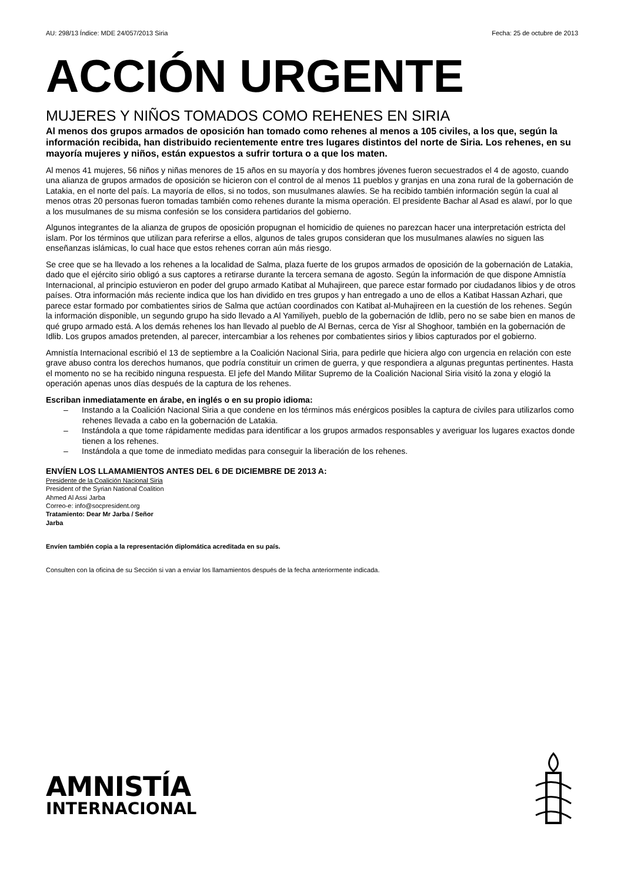AU: 298/13 Índice: MDE 24/057/2013 Siria Fecha: 25 de octubre de 2013
ACCIÓN URGENTE
MUJERES Y NIÑOS TOMADOS COMO REHENES EN SIRIA
Al menos dos grupos armados de oposición han tomado como rehenes al menos a 105 civiles, a los que, según la información recibida, han distribuido recientemente entre tres lugares distintos del norte de Siria. Los rehenes, en su mayoría mujeres y niños, están expuestos a sufrir tortura o a que los maten.
Al menos 41 mujeres, 56 niños y niñas menores de 15 años en su mayoría y dos hombres jóvenes fueron secuestrados el 4 de agosto, cuando una alianza de grupos armados de oposición se hicieron con el control de al menos 11 pueblos y granjas en una zona rural de la gobernación de Latakia, en el norte del país. La mayoría de ellos, si no todos, son musulmanes alawíes. Se ha recibido también información según la cual al menos otras 20 personas fueron tomadas también como rehenes durante la misma operación. El presidente Bachar al Asad es alawí, por lo que a los musulmanes de su misma confesión se los considera partidarios del gobierno.
Algunos integrantes de la alianza de grupos de oposición propugnan el homicidio de quienes no parezcan hacer una interpretación estricta del islam. Por los términos que utilizan para referirse a ellos, algunos de tales grupos consideran que los musulmanes alawíes no siguen las enseñanzas islámicas, lo cual hace que estos rehenes corran aún más riesgo.
Se cree que se ha llevado a los rehenes a la localidad de Salma, plaza fuerte de los grupos armados de oposición de la gobernación de Latakia, dado que el ejército sirio obligó a sus captores a retirarse durante la tercera semana de agosto. Según la información de que dispone Amnistía Internacional, al principio estuvieron en poder del grupo armado Katibat al Muhajireen, que parece estar formado por ciudadanos libios y de otros países. Otra información más reciente indica que los han dividido en tres grupos y han entregado a uno de ellos a Katibat Hassan Azhari, que parece estar formado por combatientes sirios de Salma que actúan coordinados con Katibat al-Muhajireen en la cuestión de los rehenes. Según la información disponible, un segundo grupo ha sido llevado a Al Yamiliyeh, pueblo de la gobernación de Idlib, pero no se sabe bien en manos de qué grupo armado está. A los demás rehenes los han llevado al pueblo de Al Bernas, cerca de Yisr al Shoghoor, también en la gobernación de Idlib. Los grupos amados pretenden, al parecer, intercambiar a los rehenes por combatientes sirios y libios capturados por el gobierno.
Amnistía Internacional escribió el 13 de septiembre a la Coalición Nacional Siria, para pedirle que hiciera algo con urgencia en relación con este grave abuso contra los derechos humanos, que podría constituir un crimen de guerra, y que respondiera a algunas preguntas pertinentes. Hasta el momento no se ha recibido ninguna respuesta. El jefe del Mando Militar Supremo de la Coalición Nacional Siria visitó la zona y elogió la operación apenas unos días después de la captura de los rehenes.
Escriban inmediatamente en árabe, en inglés o en su propio idioma:
– Instando a la Coalición Nacional Siria a que condene en los términos más enérgicos posibles la captura de civiles para utilizarlos como rehenes llevada a cabo en la gobernación de Latakia.
– Instándola a que tome rápidamente medidas para identificar a los grupos armados responsables y averiguar los lugares exactos donde tienen a los rehenes.
– Instándola a que tome de inmediato medidas para conseguir la liberación de los rehenes.
ENVÍEN LOS LLAMAMIENTOS ANTES DEL 6 DE DICIEMBRE DE 2013 A:
Presidente de la Coalición Nacional Siria
President of the Syrian National Coalition
Ahmed Al Assi Jarba
Correo-e: info@socpresident.org
Tratamiento: Dear Mr Jarba / Señor
Jarba
Envíen también copia a la representación diplomática acreditada en su país.
Consulten con la oficina de su Sección si van a enviar los llamamientos después de la fecha anteriormente indicada.
AMNISTÍA
INTERNACIONAL